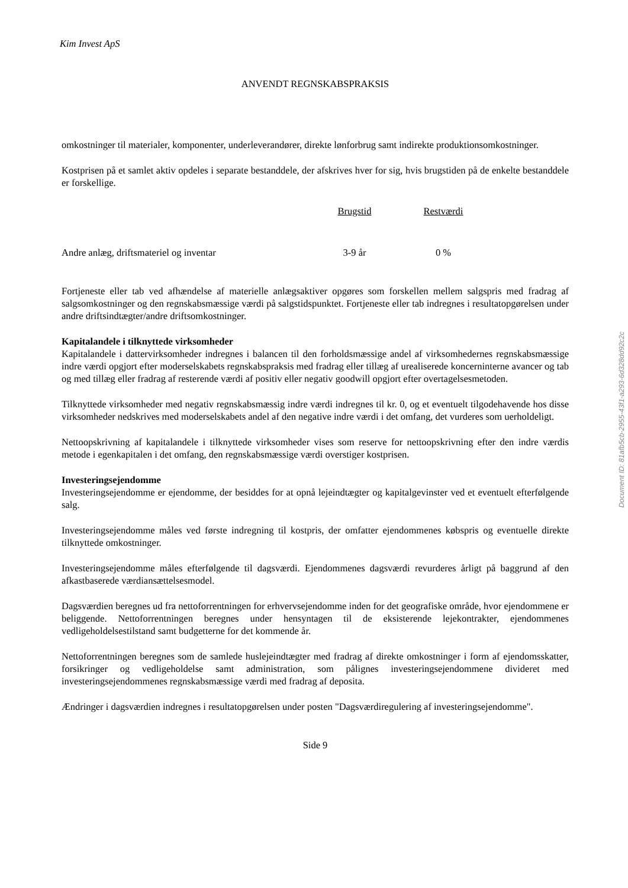Kim Invest ApS
ANVENDT REGNSKABSPRAKSIS
omkostninger til materialer, komponenter, underleverandører, direkte lønforbrug samt indirekte produktionsomkostninger.
Kostprisen på et samlet aktiv opdeles i separate bestanddele, der afskrives hver for sig, hvis brugstiden på de enkelte bestanddele er forskellige.
| | Brugstid | Restværdi | |
| --- | --- | --- | --- |
| Andre anlæg, driftsmateriel og inventar | 3-9 år | 0 % | |
Fortjeneste eller tab ved afhændelse af materielle anlægsaktiver opgøres som forskellen mellem salgspris med fradrag af salgsomkostninger og den regnskabsmæssige værdi på salgstidspunktet. Fortjeneste eller tab indregnes i resultatopgørelsen under andre driftsindtægter/andre driftsomkostninger.
Kapitalandele i tilknyttede virksomheder
Kapitalandele i dattervirksomheder indregnes i balancen til den forholdsmæssige andel af virksomhedernes regnskabsmæssige indre værdi opgjort efter moderselskabets regnskabspraksis med fradrag eller tillæg af urealiserede koncerninterne avancer og tab og med tillæg eller fradrag af resterende værdi af positiv eller negativ goodwill opgjort efter overtagelsesmetoden.
Tilknyttede virksomheder med negativ regnskabsmæssig indre værdi indregnes til kr. 0, og et eventuelt tilgodehavende hos disse virksomheder nedskrives med moderselskabets andel af den negative indre værdi i det omfang, det vurderes som uerholdeligt.
Nettoopskrivning af kapitalandele i tilknyttede virksomheder vises som reserve for nettoopskrivning efter den indre værdis metode i egenkapitalen i det omfang, den regnskabsmæssige værdi overstiger kostprisen.
Investeringsejendomme
Investeringsejendomme er ejendomme, der besiddes for at opnå lejeindtægter og kapitalgevinster ved et eventuelt efterfølgende salg.
Investeringsejendomme måles ved første indregning til kostpris, der omfatter ejendommenes købspris og eventuelle direkte tilknyttede omkostninger.
Investeringsejendomme måles efterfølgende til dagsværdi. Ejendommenes dagsværdi revurderes årligt på baggrund af den afkastbaserede værdiansættelsesmodel.
Dagsværdien beregnes ud fra nettoforrentningen for erhvervsejendomme inden for det geografiske område, hvor ejendommene er beliggende. Nettoforrentningen beregnes under hensyntagen til de eksisterende lejekontrakter, ejendommenes vedligeholdelsestilstand samt budgetterne for det kommende år.
Nettoforrentningen beregnes som de samlede huslejeindtægter med fradrag af direkte omkostninger i form af ejendomsskatter, forsikringer og vedligeholdelse samt administration, som pålignes investeringsejendommene divideret med investeringsejendommenes regnskabsmæssige værdi med fradrag af deposita.
Ændringer i dagsværdien indregnes i resultatopgørelsen under posten "Dagsværdiregulering af investeringsejendomme".
Side 9
Document ID: 81afb5cb-2955-43f1-a293-6d328dd92c2c